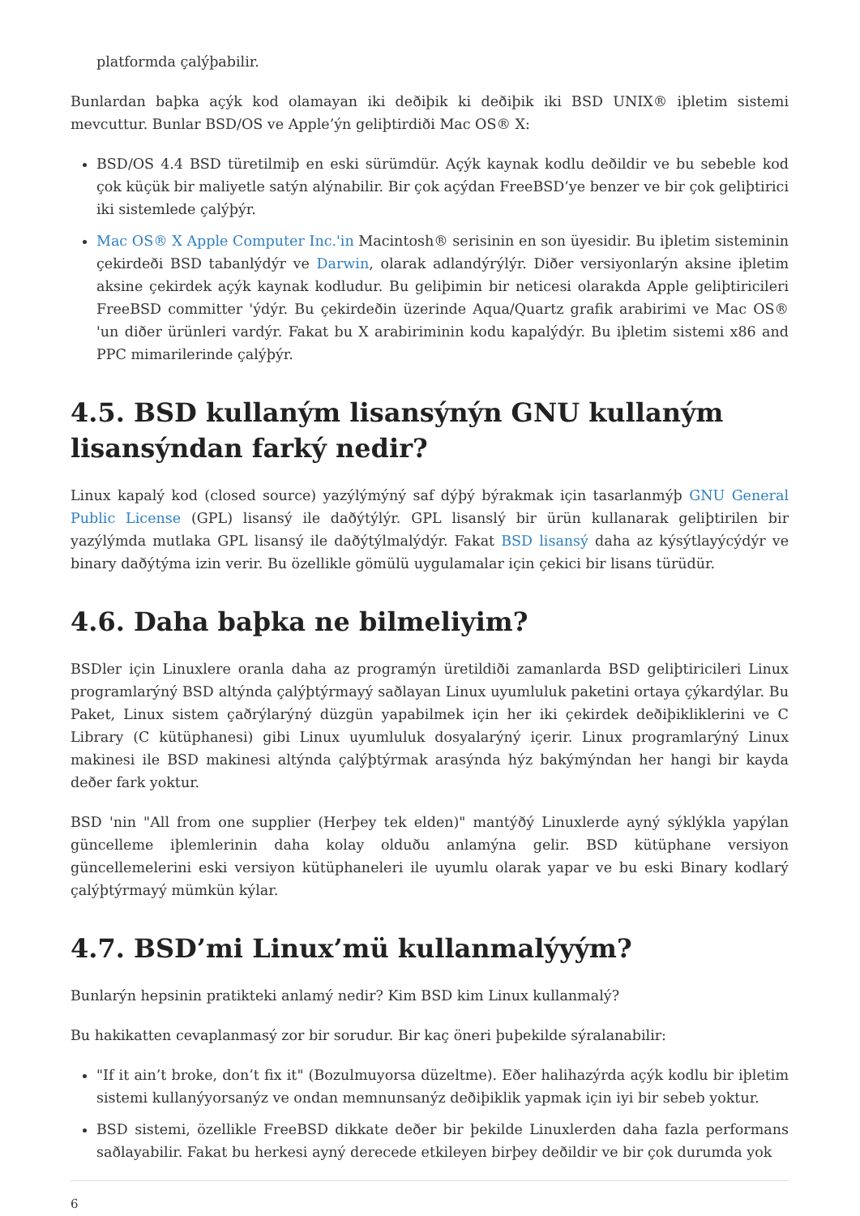platformda çalýþabilir.
Bunlardan baþka açýk kod olamayan iki deðiþik ki deðiþik iki BSD UNIX® iþletim sistemi mevcuttur. Bunlar BSD/OS ve Apple’ýn geliþtirdiði Mac OS® X:
BSD/OS 4.4 BSD türetilmiþ en eski sürümdür. Açýk kaynak kodlu deðildir ve bu sebeble kod çok küçük bir maliyetle satýn alýnabilir. Bir çok açýdan FreeBSD’ye benzer ve bir çok geliþtirici iki sistemlede çalýþýr.
Mac OS® X Apple Computer Inc.'in Macintosh® serisinin en son üyesidir. Bu iþletim sisteminin çekirdeði BSD tabanlýdýr ve Darwin, olarak adlandýrýlýr. Diðer versiyonlarýn aksine iþletim aksine çekirdek açýk kaynak kodludur. Bu geliþimin bir neticesi olarakda Apple geliþtiricileri FreeBSD committer 'ýdýr. Bu çekirdeðin üzerinde Aqua/Quartz grafik arabirimi ve Mac OS® 'un diðer ürünleri vardýr. Fakat bu X arabiriminin kodu kapalýdýr. Bu iþletim sistemi x86 and PPC mimarilerinde çalýþýr.
4.5. BSD kullaným lisansýnýn GNU kullaným lisansýndan farký nedir?
Linux kapalý kod (closed source) yazýlýmýný saf dýþý býrakmak için tasarlanmýþ GNU General Public License (GPL) lisansý ile daðýtýlýr. GPL lisanslý bir ürün kullanarak geliþtirilen bir yazýlýmda mutlaka GPL lisansý ile daðýtýlmalýdýr. Fakat BSD lisansý daha az kýsýtlayýcýdýr ve binary daðýtýma izin verir. Bu özellikle gömülü uygulamalar için çekici bir lisans türüdür.
4.6. Daha baþka ne bilmeliyim?
BSDler için Linuxlere oranla daha az programýn üretildiði zamanlarda BSD geliþtiricileri Linux programlarýný BSD altýnda çalýþtýrmayý saðlayan Linux uyumluluk paketini ortaya çýkardýlar. Bu Paket, Linux sistem çaðrýlarýný düzgün yapabilmek için her iki çekirdek deðiþikliklerini ve C Library (C kütüphanesi) gibi Linux uyumluluk dosyalarýný içerir. Linux programlarýný Linux makinesi ile BSD makinesi altýnda çalýþtýrmak arasýnda hýz bakýmýndan her hangi bir kayda deðer fark yoktur.
BSD 'nin "All from one supplier (Herþey tek elden)" mantýðý Linuxlerde ayný sýklýkla yapýlan güncelleme iþlemlerinin daha kolay olduðu anlamýna gelir. BSD kütüphane versiyon güncellemelerini eski versiyon kütüphaneleri ile uyumlu olarak yapar ve bu eski Binary kodlarý çalýþtýrmayý mümkün kýlar.
4.7. BSD’mi Linux’mü kullanmalýyým?
Bunlarýn hepsinin pratikteki anlamý nedir? Kim BSD kim Linux kullanmalý?
Bu hakikatten cevaplanmasý zor bir sorudur. Bir kaç öneri þuþekilde sýralanabilir:
"If it ain’t broke, don’t fix it" (Bozulmuyorsa düzeltme). Eðer halihazýrda açýk kodlu bir iþletim sistemi kullanýyorsanýz ve ondan memnunsanýz deðiþiklik yapmak için iyi bir sebeb yoktur.
BSD sistemi, özellikle FreeBSD dikkate deðer bir þekilde Linuxlerden daha fazla performans saðlayabilir. Fakat bu herkesi ayný derecede etkileyen birþey deðildir ve bir çok durumda yok
6